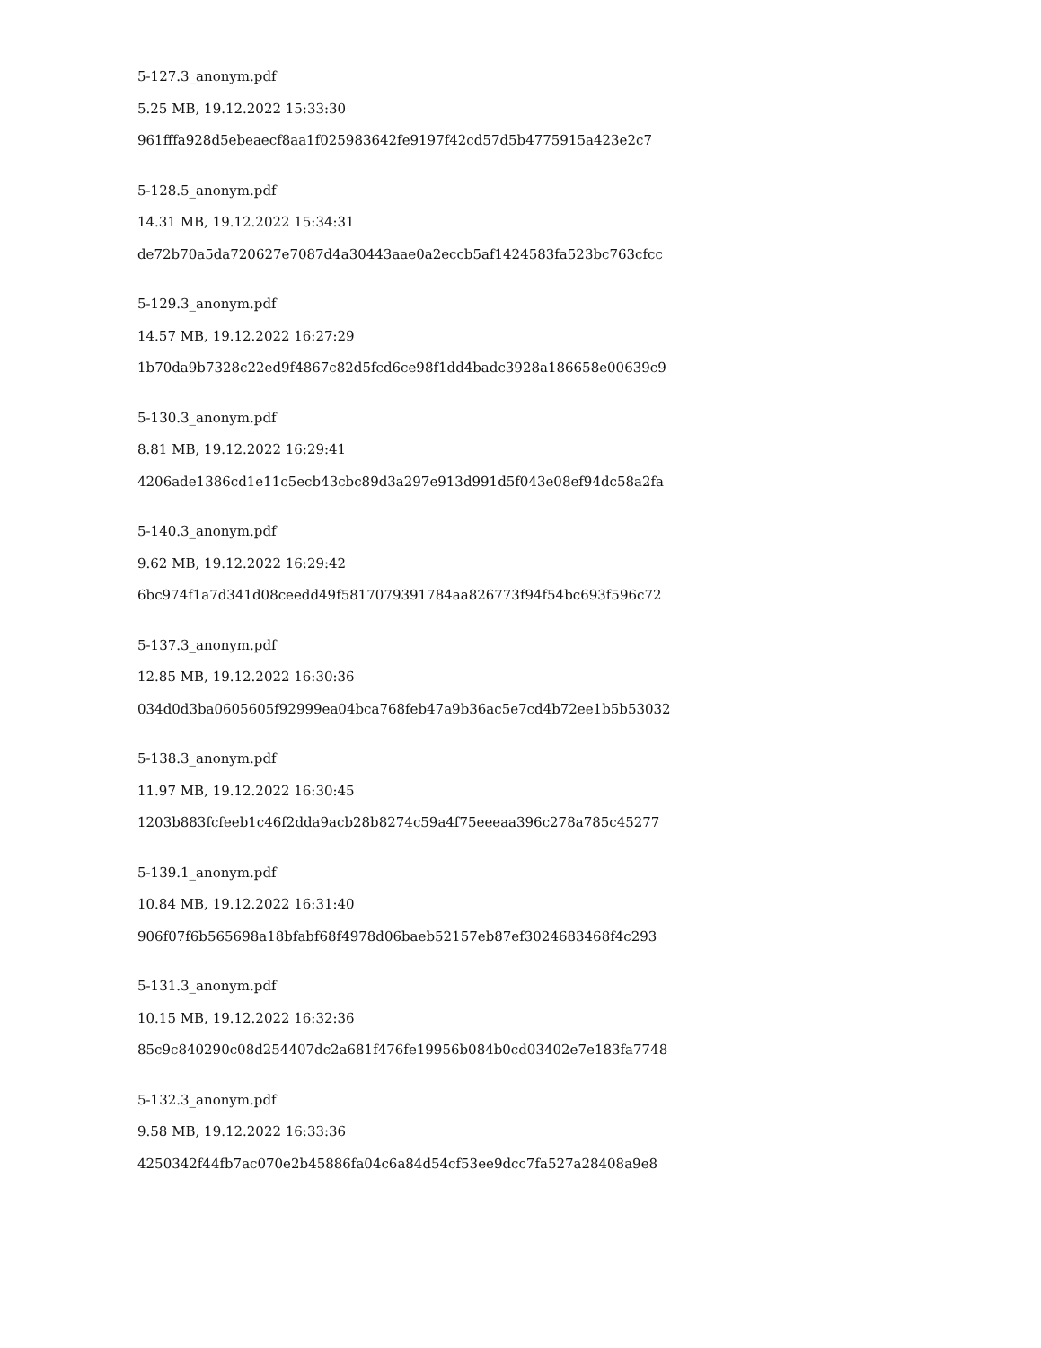5-127.3_anonym.pdf
5.25 MB, 19.12.2022 15:33:30
961fffa928d5ebeaecf8aa1f025983642fe9197f42cd57d5b4775915a423e2c7
5-128.5_anonym.pdf
14.31 MB, 19.12.2022 15:34:31
de72b70a5da720627e7087d4a30443aae0a2eccb5af1424583fa523bc763cfcc
5-129.3_anonym.pdf
14.57 MB, 19.12.2022 16:27:29
1b70da9b7328c22ed9f4867c82d5fcd6ce98f1dd4badc3928a186658e00639c9
5-130.3_anonym.pdf
8.81 MB, 19.12.2022 16:29:41
4206ade1386cd1e11c5ecb43cbc89d3a297e913d991d5f043e08ef94dc58a2fa
5-140.3_anonym.pdf
9.62 MB, 19.12.2022 16:29:42
6bc974f1a7d341d08ceedd49f5817079391784aa826773f94f54bc693f596c72
5-137.3_anonym.pdf
12.85 MB, 19.12.2022 16:30:36
034d0d3ba0605605f92999ea04bca768feb47a9b36ac5e7cd4b72ee1b5b53032
5-138.3_anonym.pdf
11.97 MB, 19.12.2022 16:30:45
1203b883fcfeeb1c46f2dda9acb28b8274c59a4f75eeeaa396c278a785c45277
5-139.1_anonym.pdf
10.84 MB, 19.12.2022 16:31:40
906f07f6b565698a18bfabf68f4978d06baeb52157eb87ef3024683468f4c293
5-131.3_anonym.pdf
10.15 MB, 19.12.2022 16:32:36
85c9c840290c08d254407dc2a681f476fe19956b084b0cd03402e7e183fa7748
5-132.3_anonym.pdf
9.58 MB, 19.12.2022 16:33:36
4250342f44fb7ac070e2b45886fa04c6a84d54cf53ee9dcc7fa527a28408a9e8